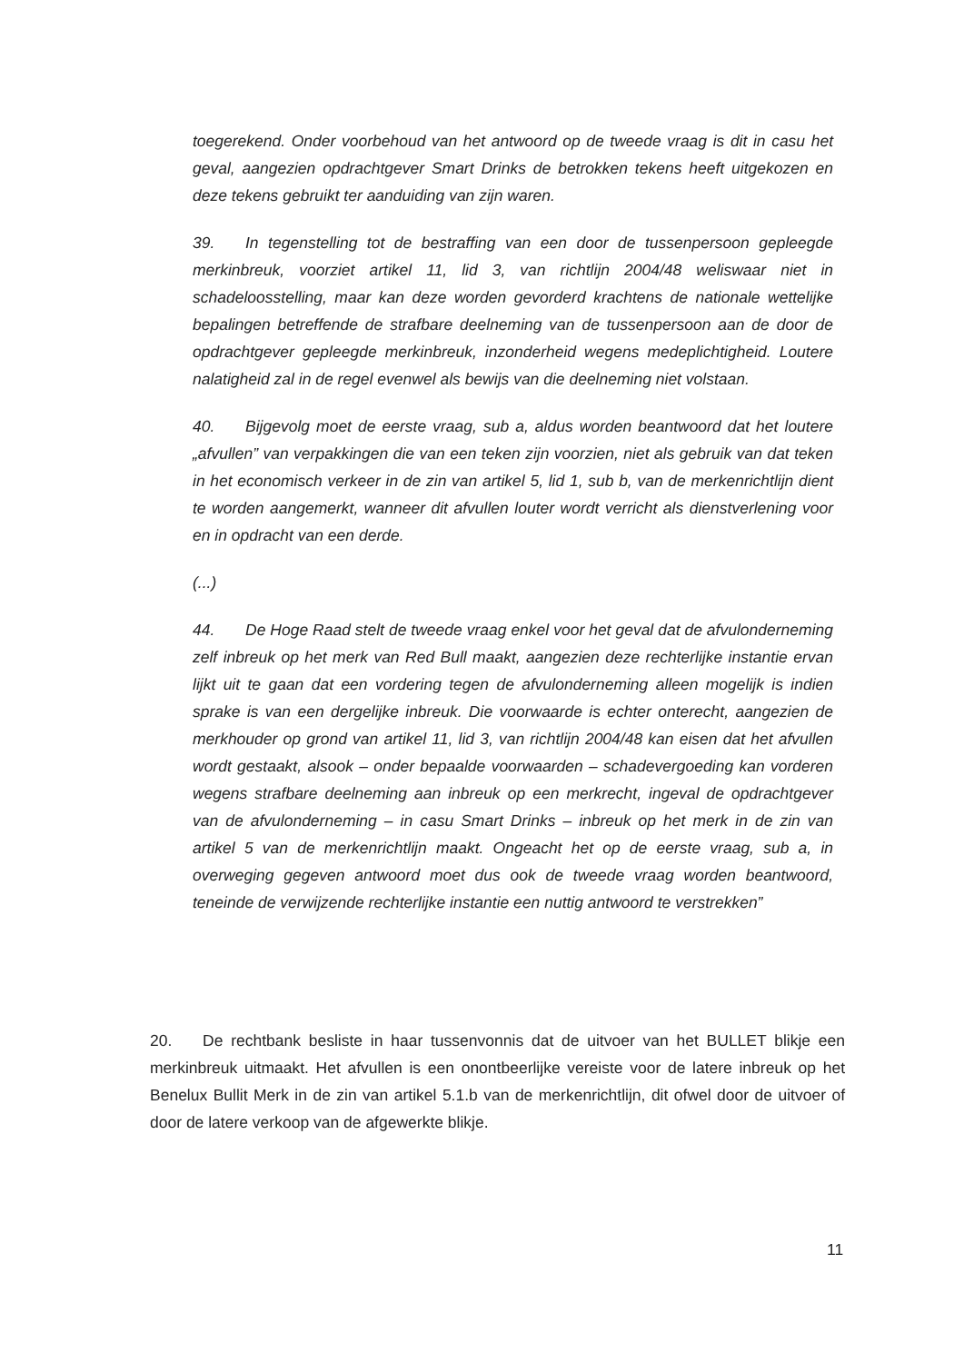toegerekend. Onder voorbehoud van het antwoord op de tweede vraag is dit in casu het geval, aangezien opdrachtgever Smart Drinks de betrokken tekens heeft uitgekozen en deze tekens gebruikt ter aanduiding van zijn waren.
39. In tegenstelling tot de bestraffing van een door de tussenpersoon gepleegde merkinbreuk, voorziet artikel 11, lid 3, van richtlijn 2004/48 weliswaar niet in schadeloosstelling, maar kan deze worden gevorderd krachtens de nationale wettelijke bepalingen betreffende de strafbare deelneming van de tussenpersoon aan de door de opdrachtgever gepleegde merkinbreuk, inzonderheid wegens medeplichtigheid. Loutere nalatigheid zal in de regel evenwel als bewijs van die deelneming niet volstaan.
40. Bijgevolg moet de eerste vraag, sub a, aldus worden beantwoord dat het loutere „afvullen” van verpakkingen die van een teken zijn voorzien, niet als gebruik van dat teken in het economisch verkeer in de zin van artikel 5, lid 1, sub b, van de merkenrichtlijn dient te worden aangemerkt, wanneer dit afvullen louter wordt verricht als dienstverlening voor en in opdracht van een derde.
(...)
44. De Hoge Raad stelt de tweede vraag enkel voor het geval dat de afvulonderneming zelf inbreuk op het merk van Red Bull maakt, aangezien deze rechterlijke instantie ervan lijkt uit te gaan dat een vordering tegen de afvulonderneming alleen mogelijk is indien sprake is van een dergelijke inbreuk. Die voorwaarde is echter onterecht, aangezien de merkhouder op grond van artikel 11, lid 3, van richtlijn 2004/48 kan eisen dat het afvullen wordt gestaakt, alsook – onder bepaalde voorwaarden – schadevergoeding kan vorderen wegens strafbare deelneming aan inbreuk op een merkrecht, ingeval de opdrachtgever van de afvulonderneming – in casu Smart Drinks – inbreuk op het merk in de zin van artikel 5 van de merkenrichtlijn maakt. Ongeacht het op de eerste vraag, sub a, in overweging gegeven antwoord moet dus ook de tweede vraag worden beantwoord, teneinde de verwijzende rechterlijke instantie een nuttig antwoord te verstrekken”
20. De rechtbank besliste in haar tussenvonnis dat de uitvoer van het BULLET blikje een merkinbreuk uitmaakt. Het afvullen is een onontbeerlijke vereiste voor de latere inbreuk op het Benelux Bullit Merk in de zin van artikel 5.1.b van de merkenrichtlijn, dit ofwel door de uitvoer of door de latere verkoop van de afgewerkte blikje.
11